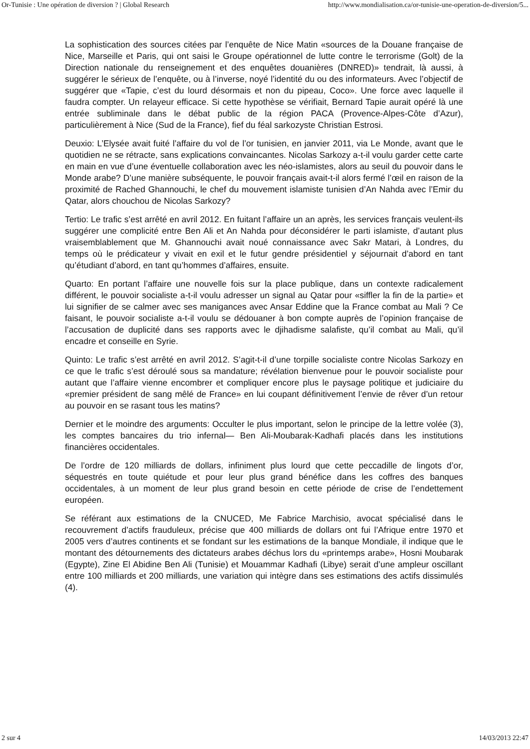Or-Tunisie : Une opération de diversion ? | Global Research http://www.mondialisation.ca/or-tunisie-une-operation-de-diversion/5...
La sophistication des sources citées par l’enquête de Nice Matin «sources de la Douane française de Nice, Marseille et Paris, qui ont saisi le Groupe opérationnel de lutte contre le terrorisme (Golt) de la Direction nationale du renseignement et des enquêtes douanières (DNRED)» tendrait, là aussi, à suggérer le sérieux de l’enquête, ou à l’inverse, noyé l’identité du ou des informateurs. Avec l’objectif de suggérer que «Tapie, c’est du lourd désormais et non du pipeau, Coco». Une force avec laquelle il faudra compter. Un relayeur efficace. Si cette hypothèse se vérifiait, Bernard Tapie aurait opéré là une entrée subliminale dans le débat public de la région PACA (Provence-Alpes-Côte d’Azur), particulièrement à Nice (Sud de la France), fief du féal sarkozyste Christian Estrosi.
Deuxio: L’Elysée avait fuité l’affaire du vol de l’or tunisien, en janvier 2011, via Le Monde, avant que le quotidien ne se rétracte, sans explications convaincantes. Nicolas Sarkozy a-t-il voulu garder cette carte en main en vue d’une éventuelle collaboration avec les néo-islamistes, alors au seuil du pouvoir dans le Monde arabe? D’une manière subséquente, le pouvoir français avait-t-il alors fermé l’œil en raison de la proximité de Rached Ghannouchi, le chef du mouvement islamiste tunisien d’An Nahda avec l’Emir du Qatar, alors chouchou de Nicolas Sarkozy?
Tertio: Le trafic s’est arrêté en avril 2012. En fuitant l’affaire un an après, les services français veulent-ils suggérer une complicité entre Ben Ali et An Nahda pour déconsidérer le parti islamiste, d’autant plus vraisemblablement que M. Ghannouchi avait noué connaissance avec Sakr Matari, à Londres, du temps où le prédicateur y vivait en exil et le futur gendre présidentiel y séjournait d’abord en tant qu’étudiant d’abord, en tant qu’hommes d’affaires, ensuite.
Quarto: En portant l’affaire une nouvelle fois sur la place publique, dans un contexte radicalement différent, le pouvoir socialiste a-t-il voulu adresser un signal au Qatar pour «siffler la fin de la partie» et lui signifier de se calmer avec ses manigances avec Ansar Eddine que la France combat au Mali ? Ce faisant, le pouvoir socialiste a-t-il voulu se dédouaner à bon compte auprès de l’opinion française de l’accusation de duplicité dans ses rapports avec le djihadisme salafiste, qu’il combat au Mali, qu’il encadre et conseille en Syrie.
Quinto: Le trafic s’est arrêté en avril 2012. S’agit-t-il d’une torpille socialiste contre Nicolas Sarkozy en ce que le trafic s’est déroulé sous sa mandature; révélation bienvenue pour le pouvoir socialiste pour autant que l’affaire vienne encombrer et compliquer encore plus le paysage politique et judiciaire du «premier président de sang mêlé de France» en lui coupant définitivement l’envie de rêver d’un retour au pouvoir en se rasant tous les matins?
Dernier et le moindre des arguments: Occulter le plus important, selon le principe de la lettre volée (3), les comptes bancaires du trio infernal— Ben Ali-Moubarak-Kadhafi placés dans les institutions financières occidentales.
De l’ordre de 120 milliards de dollars, infiniment plus lourd que cette peccadille de lingots d’or, séquestrés en toute quiétude et pour leur plus grand bénéfice dans les coffres des banques occidentales, à un moment de leur plus grand besoin en cette période de crise de l’endettement européen.
Se référant aux estimations de la CNUCED, Me Fabrice Marchisio, avocat spécialisé dans le recouvrement d’actifs frauduleux, précise que 400 milliards de dollars ont fui l’Afrique entre 1970 et 2005 vers d’autres continents et se fondant sur les estimations de la banque Mondiale, il indique que le montant des détournements des dictateurs arabes déchus lors du «printemps arabe», Hosni Moubarak (Egypte), Zine El Abidine Ben Ali (Tunisie) et Mouammar Kadhafi (Libye) serait d’une ampleur oscillant entre 100 milliards et 200 milliards, une variation qui intègre dans ses estimations des actifs dissimulés (4).
2 sur 4 14/03/2013 22:47